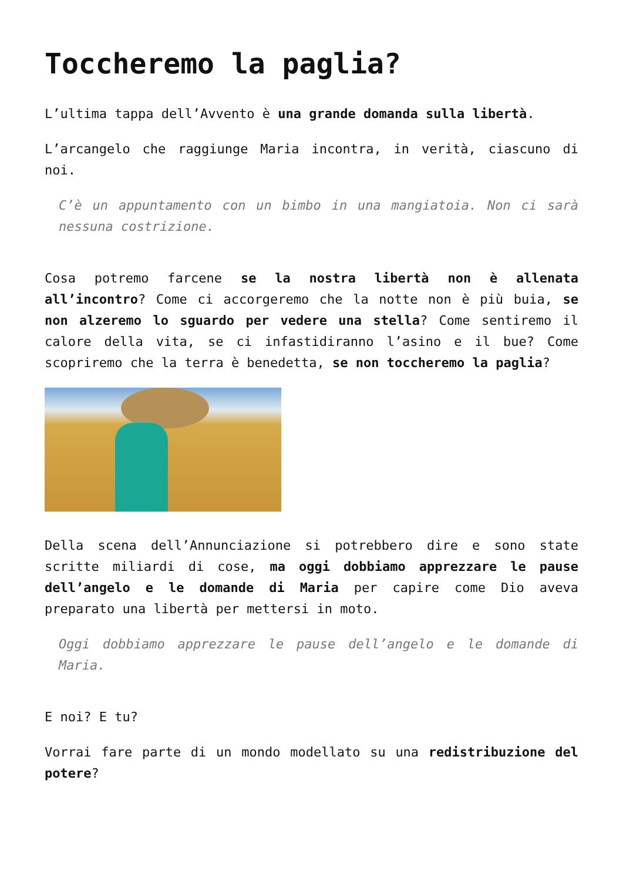Toccheremo la paglia?
L’ultima tappa dell’Avvento è una grande domanda sulla libertà.
L’arcangelo che raggiunge Maria incontra, in verità, ciascuno di noi.
C’è un appuntamento con un bimbo in una mangiatoia. Non ci sarà nessuna costrizione.
Cosa potremo farcene se la nostra libertà non è allenata all’incontro? Come ci accorgeremo che la notte non è più buia, se non alzeremo lo sguardo per vedere una stella? Come sentiremo il calore della vita, se ci infastidiranno l’asino e il bue? Come scopriremo che la terra è benedetta, se non toccheremo la paglia?
Della scena dell’Annunciazione si potrebbero dire e sono state scritte miliardi di cose, ma oggi dobbiamo apprezzare le pause dell’angelo e le domande di Maria per capire come Dio aveva preparato una libertà per mettersi in moto.
Oggi dobbiamo apprezzare le pause dell’angelo e le domande di Maria.
E noi? E tu?
Vorrai fare parte di un mondo modellato su una redistribuzione del potere?